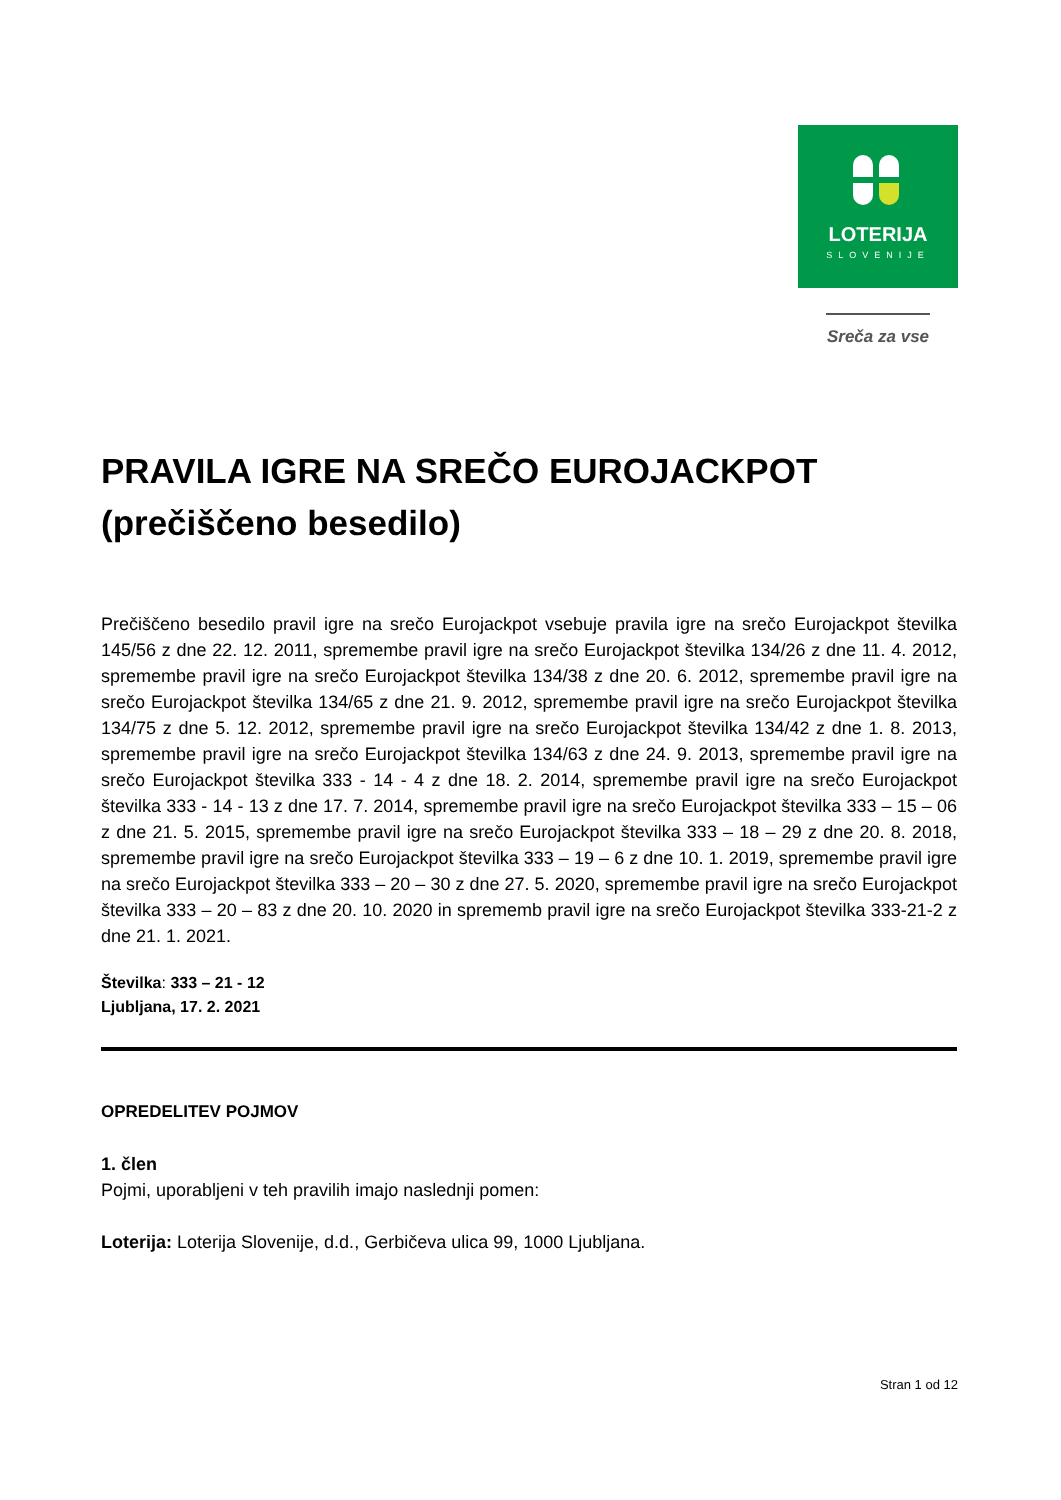LOTERIJA
SLOVENIJE
Sreča za vse
PRAVILA IGRE NA SREČO EUROJACKPOT
(prečiščeno besedilo)
Prečiščeno besedilo pravil igre na srečo Eurojackpot vsebuje pravila igre na srečo Eurojackpot številka 145/56 z dne 22. 12. 2011, spremembe pravil igre na srečo Eurojackpot številka 134/26 z dne 11. 4. 2012, spremembe pravil igre na srečo Eurojackpot številka 134/38 z dne 20. 6. 2012, spremembe pravil igre na srečo Eurojackpot številka 134/65 z dne 21. 9. 2012, spremembe pravil igre na srečo Eurojackpot številka 134/75 z dne 5. 12. 2012, spremembe pravil igre na srečo Eurojackpot številka 134/42 z dne 1. 8. 2013, spremembe pravil igre na srečo Eurojackpot številka 134/63 z dne 24. 9. 2013, spremembe pravil igre na srečo Eurojackpot številka 333 - 14 - 4 z dne 18. 2. 2014, spremembe pravil igre na srečo Eurojackpot številka 333 - 14 - 13 z dne 17. 7. 2014, spremembe pravil igre na srečo Eurojackpot številka 333 – 15 – 06 z dne 21. 5. 2015, spremembe pravil igre na srečo Eurojackpot številka 333 – 18 – 29 z dne 20. 8. 2018, spremembe pravil igre na srečo Eurojackpot številka 333 – 19 – 6 z dne 10. 1. 2019, spremembe pravil igre na srečo Eurojackpot številka 333 – 20 – 30 z dne 27. 5. 2020, spremembe pravil igre na srečo Eurojackpot številka 333 – 20 – 83 z dne 20. 10. 2020 in sprememb pravil igre na srečo Eurojackpot številka 333-21-2 z dne 21. 1. 2021.
Številka: 333 – 21 - 12
Ljubljana, 17. 2. 2021
OPREDELITEV POJMOV
1. člen
Pojmi, uporabljeni v teh pravilih imajo naslednji pomen:
Loterija: Loterija Slovenije, d.d., Gerbičeva ulica 99, 1000 Ljubljana.
Stran 1 od 12